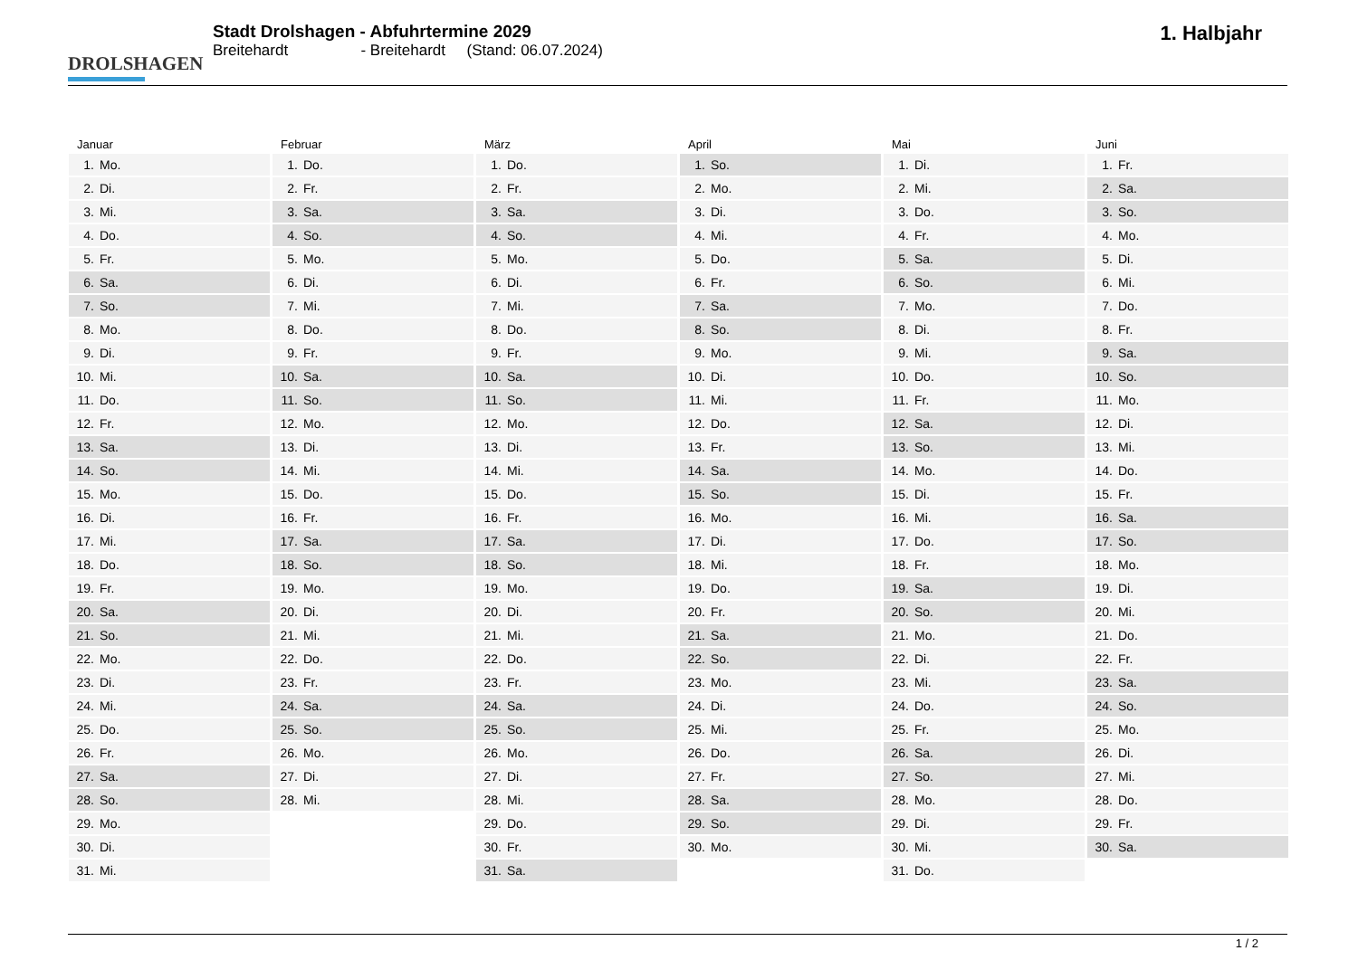DROLSHAGEN
Stadt Drolshagen - Abfuhrtermine 2029
Breitehardt - Breitehardt (Stand: 06.07.2024)
1. Halbjahr
Januar
| 1. | Mo. |
| 2. | Di. |
| 3. | Mi. |
| 4. | Do. |
| 5. | Fr. |
| 6. | Sa. |
| 7. | So. |
| 8. | Mo. |
| 9. | Di. |
| 10. | Mi. |
| 11. | Do. |
| 12. | Fr. |
| 13. | Sa. |
| 14. | So. |
| 15. | Mo. |
| 16. | Di. |
| 17. | Mi. |
| 18. | Do. |
| 19. | Fr. |
| 20. | Sa. |
| 21. | So. |
| 22. | Mo. |
| 23. | Di. |
| 24. | Mi. |
| 25. | Do. |
| 26. | Fr. |
| 27. | Sa. |
| 28. | So. |
| 29. | Mo. |
| 30. | Di. |
| 31. | Mi. |
Februar
| 1. | Do. |
| 2. | Fr. |
| 3. | Sa. |
| 4. | So. |
| 5. | Mo. |
| 6. | Di. |
| 7. | Mi. |
| 8. | Do. |
| 9. | Fr. |
| 10. | Sa. |
| 11. | So. |
| 12. | Mo. |
| 13. | Di. |
| 14. | Mi. |
| 15. | Do. |
| 16. | Fr. |
| 17. | Sa. |
| 18. | So. |
| 19. | Mo. |
| 20. | Di. |
| 21. | Mi. |
| 22. | Do. |
| 23. | Fr. |
| 24. | Sa. |
| 25. | So. |
| 26. | Mo. |
| 27. | Di. |
| 28. | Mi. |
März
| 1. | Do. |
| 2. | Fr. |
| 3. | Sa. |
| 4. | So. |
| 5. | Mo. |
| 6. | Di. |
| 7. | Mi. |
| 8. | Do. |
| 9. | Fr. |
| 10. | Sa. |
| 11. | So. |
| 12. | Mo. |
| 13. | Di. |
| 14. | Mi. |
| 15. | Do. |
| 16. | Fr. |
| 17. | Sa. |
| 18. | So. |
| 19. | Mo. |
| 20. | Di. |
| 21. | Mi. |
| 22. | Do. |
| 23. | Fr. |
| 24. | Sa. |
| 25. | So. |
| 26. | Mo. |
| 27. | Di. |
| 28. | Mi. |
| 29. | Do. |
| 30. | Fr. |
| 31. | Sa. |
April
| 1. | So. |
| 2. | Mo. |
| 3. | Di. |
| 4. | Mi. |
| 5. | Do. |
| 6. | Fr. |
| 7. | Sa. |
| 8. | So. |
| 9. | Mo. |
| 10. | Di. |
| 11. | Mi. |
| 12. | Do. |
| 13. | Fr. |
| 14. | Sa. |
| 15. | So. |
| 16. | Mo. |
| 17. | Di. |
| 18. | Mi. |
| 19. | Do. |
| 20. | Fr. |
| 21. | Sa. |
| 22. | So. |
| 23. | Mo. |
| 24. | Di. |
| 25. | Mi. |
| 26. | Do. |
| 27. | Fr. |
| 28. | Sa. |
| 29. | So. |
| 30. | Mo. |
Mai
| 1. | Di. |
| 2. | Mi. |
| 3. | Do. |
| 4. | Fr. |
| 5. | Sa. |
| 6. | So. |
| 7. | Mo. |
| 8. | Di. |
| 9. | Mi. |
| 10. | Do. |
| 11. | Fr. |
| 12. | Sa. |
| 13. | So. |
| 14. | Mo. |
| 15. | Di. |
| 16. | Mi. |
| 17. | Do. |
| 18. | Fr. |
| 19. | Sa. |
| 20. | So. |
| 21. | Mo. |
| 22. | Di. |
| 23. | Mi. |
| 24. | Do. |
| 25. | Fr. |
| 26. | Sa. |
| 27. | So. |
| 28. | Mo. |
| 29. | Di. |
| 30. | Mi. |
| 31. | Do. |
Juni
| 1. | Fr. |
| 2. | Sa. |
| 3. | So. |
| 4. | Mo. |
| 5. | Di. |
| 6. | Mi. |
| 7. | Do. |
| 8. | Fr. |
| 9. | Sa. |
| 10. | So. |
| 11. | Mo. |
| 12. | Di. |
| 13. | Mi. |
| 14. | Do. |
| 15. | Fr. |
| 16. | Sa. |
| 17. | So. |
| 18. | Mo. |
| 19. | Di. |
| 20. | Mi. |
| 21. | Do. |
| 22. | Fr. |
| 23. | Sa. |
| 24. | So. |
| 25. | Mo. |
| 26. | Di. |
| 27. | Mi. |
| 28. | Do. |
| 29. | Fr. |
| 30. | Sa. |
1 / 2